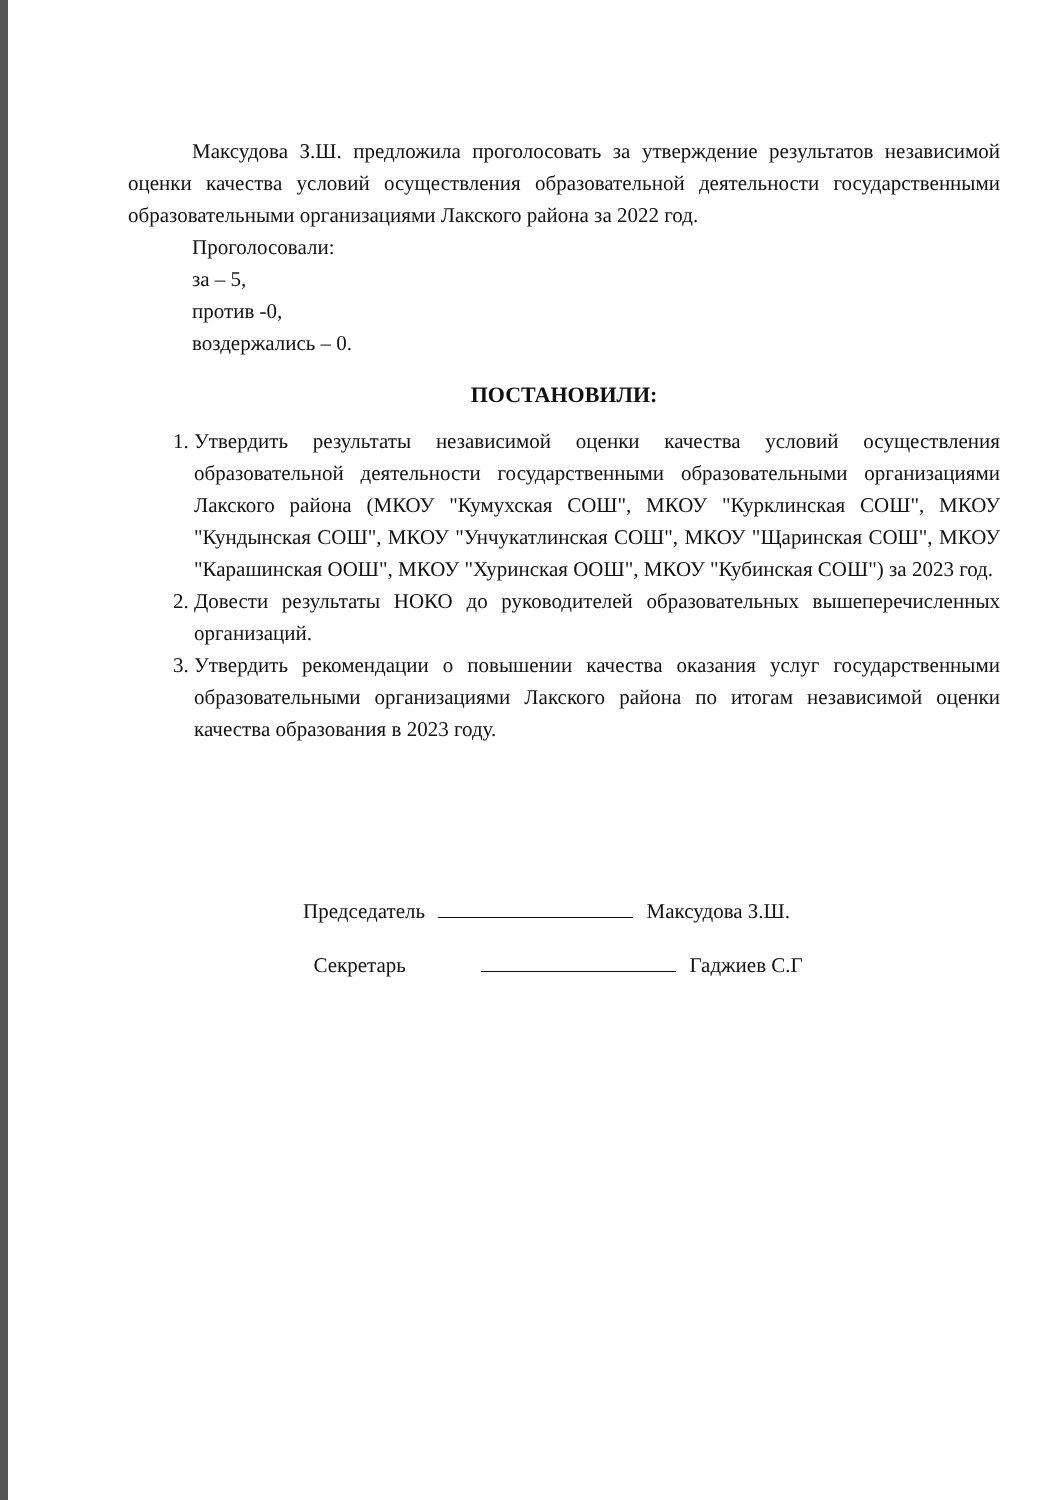Максудова З.Ш. предложила проголосовать за утверждение результатов независимой оценки качества условий осуществления образовательной деятельности государственными образовательными организациями Лакского района за 2022 год.
Проголосовали:
за – 5,
против -0,
воздержались – 0.
ПОСТАНОВИЛИ:
1. Утвердить результаты независимой оценки качества условий осуществления образовательной деятельности государственными образовательными организациями Лакского района (МКОУ "Кумухская СОШ", МКОУ "Курклинская СОШ", МКОУ "Кундынская СОШ", МКОУ "Унчукатлинская СОШ", МКОУ "Щаринская СОШ", МКОУ "Карашинская ООШ", МКОУ "Хуринская ООШ", МКОУ "Кубинская СОШ") за 2023 год.
2. Довести результаты НОКО до руководителей образовательных вышеперечисленных организаций.
3. Утвердить рекомендации о повышении качества оказания услуг государственными образовательными организациями Лакского района по итогам независимой оценки качества образования в 2023 году.
Председатель Максудова З.Ш.
Секретарь Гаджиев С.Г